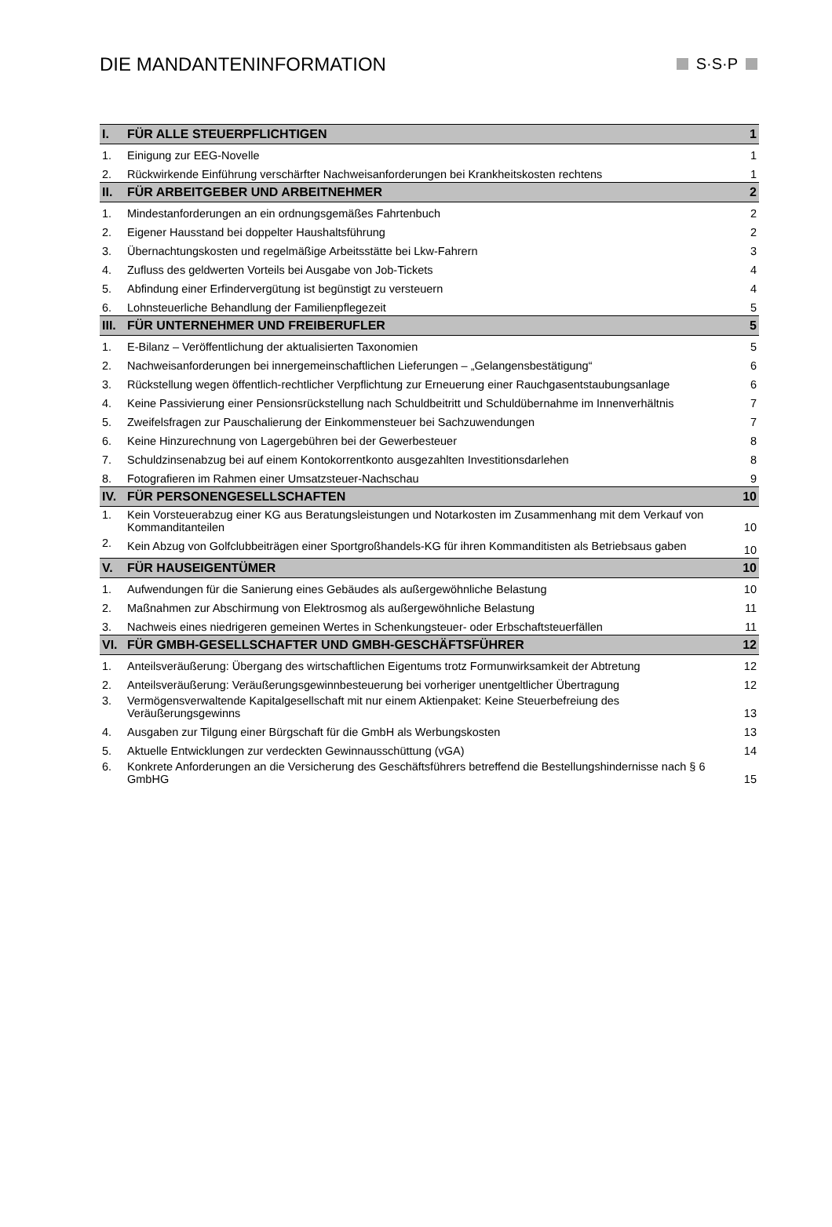DIE MANDANTENINFORMATION S·S·P
| I. | FÜR ALLE STEUERPFLICHTIGEN | 1 |
| 1. | Einigung zur EEG-Novelle | 1 |
| 2. | Rückwirkende Einführung verschärfter Nachweisanforderungen bei Krankheitskosten rechtens | 1 |
| II. | FÜR ARBEITGEBER UND ARBEITNEHMER | 2 |
| 1. | Mindestanforderungen an ein ordnungsgemäßes Fahrtenbuch | 2 |
| 2. | Eigener Hausstand bei doppelter Haushaltsführung | 2 |
| 3. | Übernachtungskosten und regelmäßige Arbeitsstätte bei Lkw-Fahrern | 3 |
| 4. | Zufluss des geldwerten Vorteils bei Ausgabe von Job-Tickets | 4 |
| 5. | Abfindung einer Erfindervergütung ist begünstigt zu versteuern | 4 |
| 6. | Lohnsteuerliche Behandlung der Familienpflegezeit | 5 |
| III. | FÜR UNTERNEHMER UND FREIBERUFLER | 5 |
| 1. | E-Bilanz – Veröffentlichung der aktualisierten Taxonomien | 5 |
| 2. | Nachweisanforderungen bei innergemeinschaftlichen Lieferungen – „Gelangensbestätigung“ | 6 |
| 3. | Rückstellung wegen öffentlich-rechtlicher Verpflichtung zur Erneuerung einer Rauchgasentstaubungsanlage | 6 |
| 4. | Keine Passivierung einer Pensionsrückstellung nach Schuldbeitritt und Schuldübernahme im Innenverhältnis | 7 |
| 5. | Zweifelsfragen zur Pauschalierung der Einkommensteuer bei Sachzuwendungen | 7 |
| 6. | Keine Hinzurechnung von Lagergebühren bei der Gewerbesteuer | 8 |
| 7. | Schuldzinsenabzug bei auf einem Kontokorrentkonto ausgezahlten Investitionsdarlehen | 8 |
| 8. | Fotografieren im Rahmen einer Umsatzsteuer-Nachschau | 9 |
| IV. | FÜR PERSONENGESELLSCHAFTEN | 10 |
| 1. | Kein Vorsteuerabzug einer KG aus Beratungsleistungen und Notarkosten im Zusammenhang mit dem Verkauf von Kommanditanteilen | 10 |
| 2. | Kein Abzug von Golfclubbeiträgen einer Sportgroßhandels-KG für ihren Kommanditisten als Betriebsaus gaben | 10 |
| V. | FÜR HAUSEIGENTÜMER | 10 |
| 1. | Aufwendungen für die Sanierung eines Gebäudes als außergewöhnliche Belastung | 10 |
| 2. | Maßnahmen zur Abschirmung von Elektrosmog als außergewöhnliche Belastung | 11 |
| 3. | Nachweis eines niedrigeren gemeinen Wertes in Schenkungsteuer- oder Erbschaftsteuerfällen | 11 |
| VI. | FÜR GMBH-GESELLSCHAFTER UND GMBH-GESCHÄFTSFÜHRER | 12 |
| 1. | Anteilsveräußerung: Übergang des wirtschaftlichen Eigentums trotz Formunwirksamkeit der Abtretung | 12 |
| 2. | Anteilsveräußerung: Veräußerungsgewinnbesteuerung bei vorheriger unentgeltlicher Übertragung | 12 |
| 3. | Vermögensverwaltende Kapitalgesellschaft mit nur einem Aktienpaket: Keine Steuerbefreiung des Veräußerungsgewinns | 13 |
| 4. | Ausgaben zur Tilgung einer Bürgschaft für die GmbH als Werbungskosten | 13 |
| 5. | Aktuelle Entwicklungen zur verdeckten Gewinnausschüttung (vGA) | 14 |
| 6. | Konkrete Anforderungen an die Versicherung des Geschäftsführers betreffend die Bestellungshindernisse nach § 6 GmbHG | 15 |